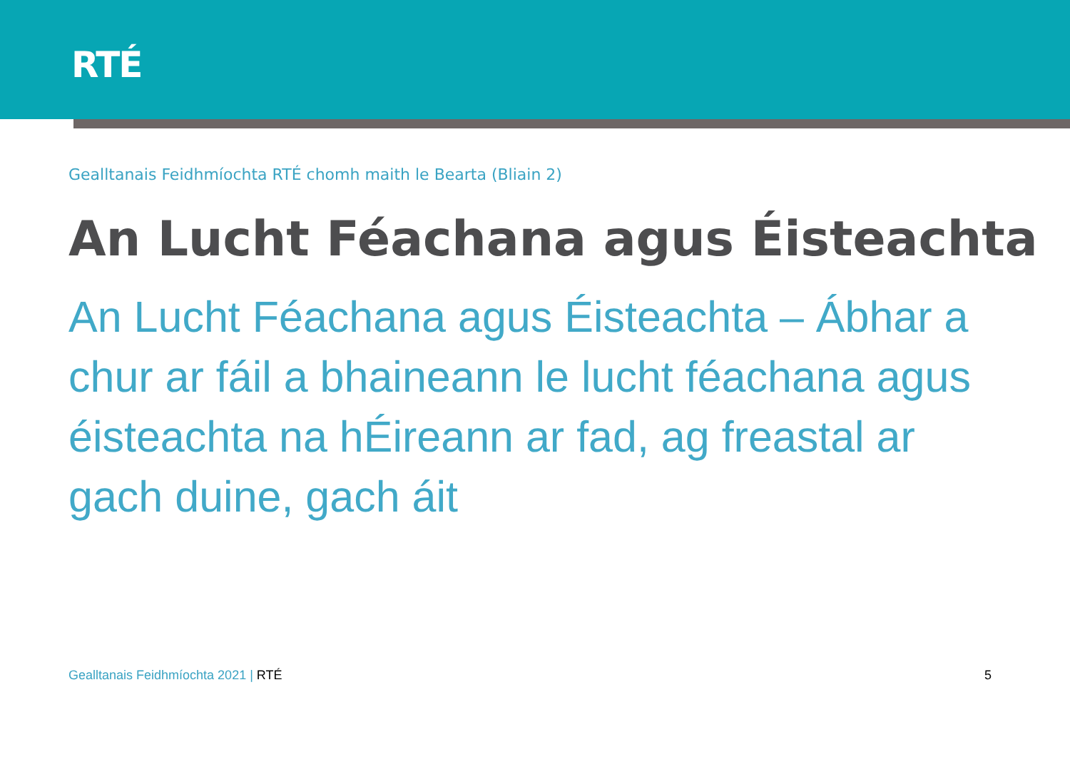RTÉ
Gealltanais Feidhmíochta RTÉ chomh maith le Bearta (Bliain 2)
An Lucht Féachana agus Éisteachta
An Lucht Féachana agus Éisteachta – Ábhar a chur ar fáil a bhaineann le lucht féachana agus éisteachta na hÉireann ar fad, ag freastal ar gach duine, gach áit
Gealltanais Feidhmíochta 2021 | RTÉ
5